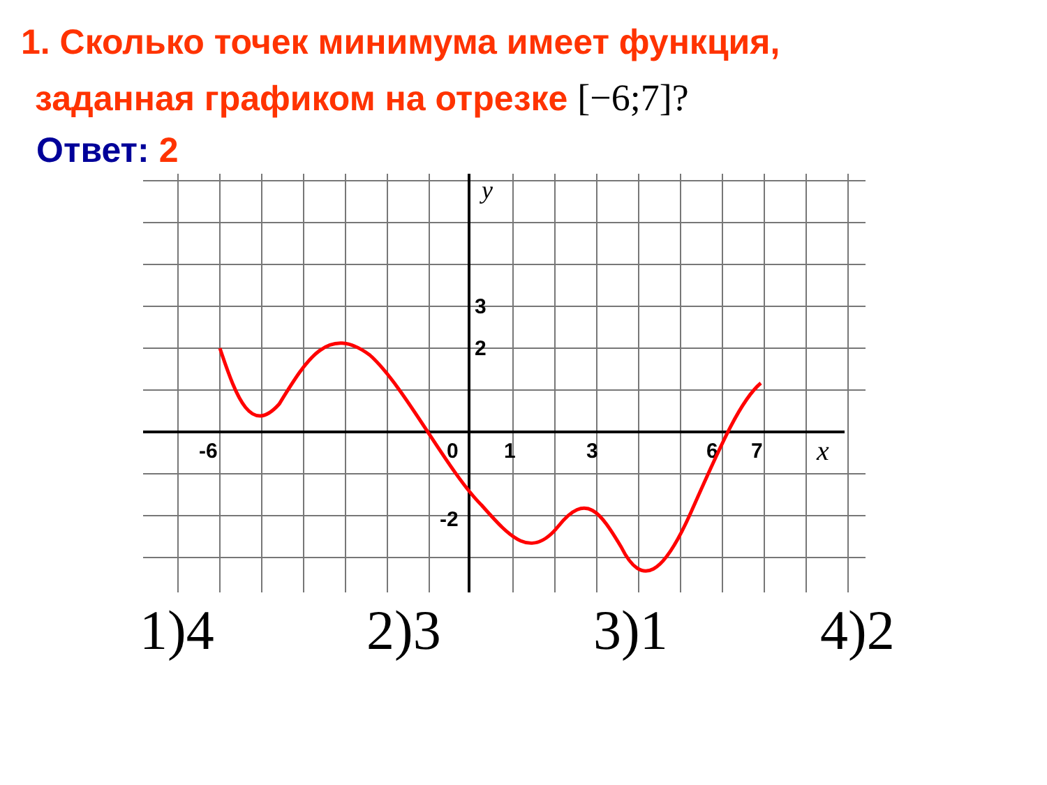1. Сколько точек минимума имеет функция,
заданная графиком на отрезке [−6;7]?
Ответ: 2
-6
0
1
3
6
7
3
2
-2
y
x
1)4 2)3 3)1 4)2